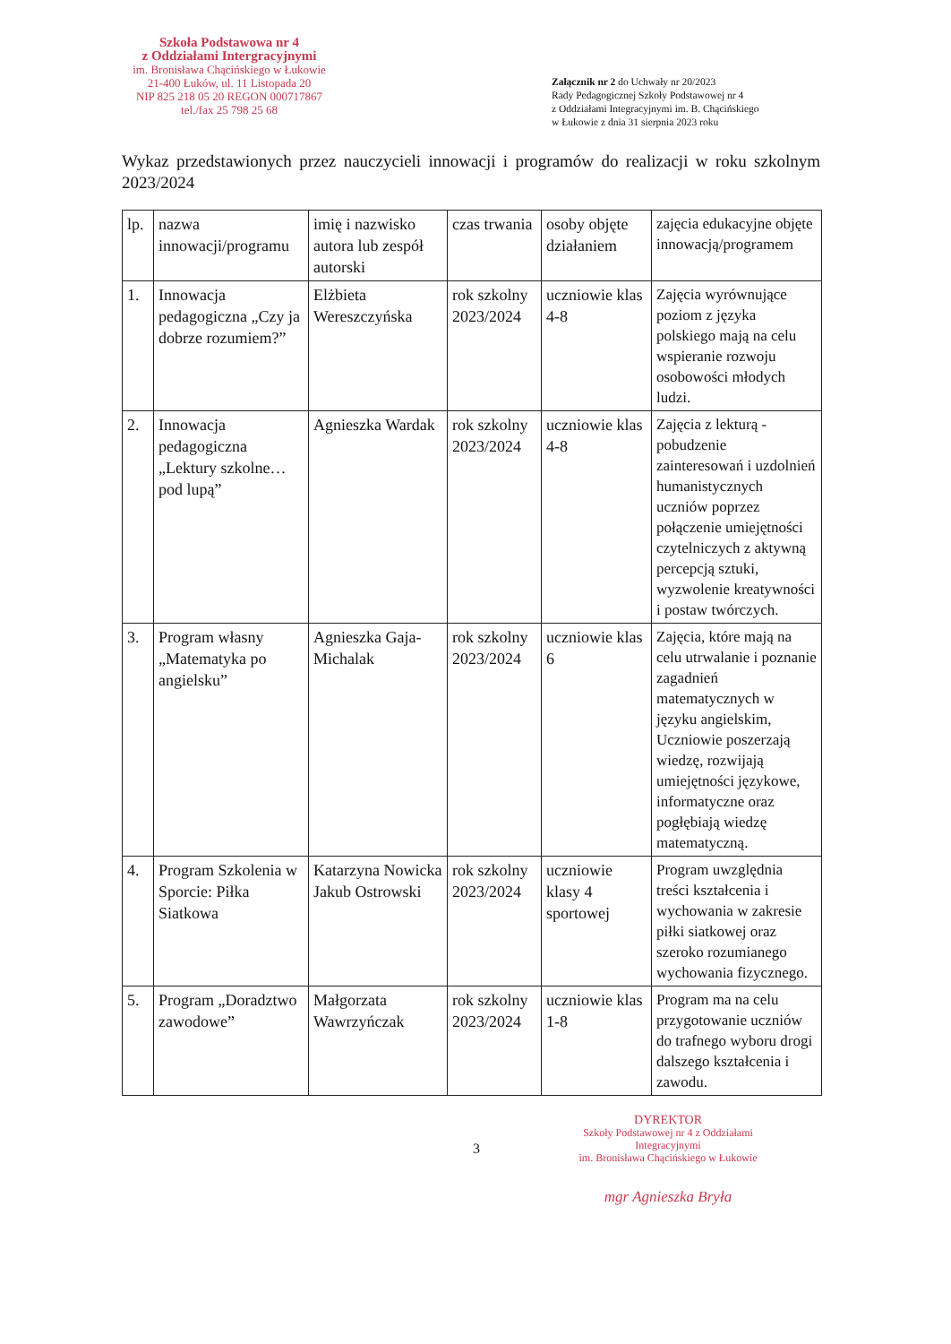Szkoła Podstawowa nr 4
z Oddziałami Intergracyjnymi
im. Bronisława Chącińskiego w Łukowie
21-400 Łuków, ul. 11 Listopada 20
NIP 825 218 05 20 REGON 000717867
tel./fax 25 798 25 68
Załącznik nr 2 do Uchwały nr 20/2023
Rady Pedagogicznej Szkoły Podstawowej nr 4
z Oddziałami Integracyjnymi im. B. Chącińskiego
w Łukowie z dnia 31 sierpnia 2023 roku
Wykaz przedstawionych przez nauczycieli innowacji i programów do realizacji w roku szkolnym 2023/2024
| lp. | nazwa innowacji/programu | imię i nazwisko autora lub zespół autorski | czas trwania | osoby objęte działaniem | zajęcia edukacyjne objęte innowacją/programem |
| --- | --- | --- | --- | --- | --- |
| 1. | Innowacja pedagogiczna „Czy ja dobrze rozumiem?” | Elżbieta Wereszczyńska | rok szkolny 2023/2024 | uczniowie klas 4-8 | Zajęcia wyrównujące poziom z języka polskiego mają na celu wspieranie rozwoju osobowości młodych ludzi. |
| 2. | Innowacja pedagogiczna „Lektury szkolne… pod lupą” | Agnieszka Wardak | rok szkolny 2023/2024 | uczniowie klas 4-8 | Zajęcia z lekturą - pobudzenie zainteresowań i uzdolnień humanistycznych uczniów poprzez połączenie umiejętności czytelniczych z aktywną percepcją sztuki, wyzwolenie kreatywności i postaw twórczych. |
| 3. | Program własny „Matematyka po angielsku” | Agnieszka Gaja-Michalak | rok szkolny 2023/2024 | uczniowie klas 6 | Zajęcia, które mają na celu utrwalanie i poznanie zagadnień matematycznych w języku angielskim, Uczniowie poszerzają wiedzę, rozwijają umiejętności językowe, informatyczne oraz pogłębiają wiedzę matematyczną. |
| 4. | Program Szkolenia w Sporcie: Piłka Siatkowa | Katarzyna Nowicka Jakub Ostrowski | rok szkolny 2023/2024 | uczniowie klasy 4 sportowej | Program uwzględnia treści kształcenia i wychowania w zakresie piłki siatkowej oraz szeroko rozumianego wychowania fizycznego. |
| 5. | Program „Doradztwo zawodowe” | Małgorzata Wawrzyńczak | rok szkolny 2023/2024 | uczniowie klas 1-8 | Program ma na celu przygotowanie uczniów do trafnego wyboru drogi dalszego kształcenia i zawodu. |
3
DYREKTOR
Szkoły Podstawowej nr 4 z Oddziałami Integracyjnymi
im. Bronisława Chącińskiego w Łukowie
mgr Agnieszka Bryła